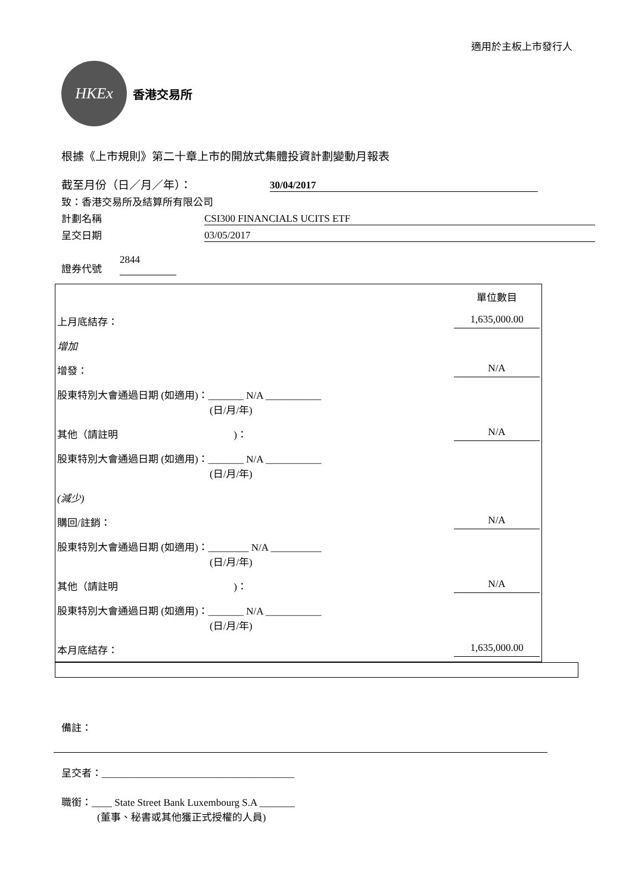適用於主板上市發行人
HKEx
香港交易所
根據《上市規則》第二十章上市的開放式集體投資計劃變動月報表
截至月份（日／月／年）： 30/04/2017
致：香港交易所及結算所有限公司
計劃名稱 CSI300 FINANCIALS UCITS ETF
呈交日期 03/05/2017
證券代號 2844
| | 單位數目 |
| 上月底結存： | 1,635,000.00 |
| 增加 | |
| 增發： | N/A |
| 股東特別大會通過日期 (如適用)：_______ N/A ___________ (日/月/年) | |
| 其他（請註明 )： | N/A |
| 股東特別大會通過日期 (如適用)：_______ N/A ___________ (日/月/年) | |
| (減少) | |
| 購回/註銷： | N/A |
| 股東特別大會通過日期 (如適用)：________ N/A __________ (日/月/年) | |
| 其他（請註明 )： | N/A |
| 股東特別大會通過日期 (如適用)：_______ N/A ___________ (日/月/年) | |
| 本月底結存： | 1,635,000.00 |
備註：
呈交者：______________________________________
職銜：____ State Street Bank Luxembourg S.A _______
(董事、秘書或其他獲正式授權的人員)